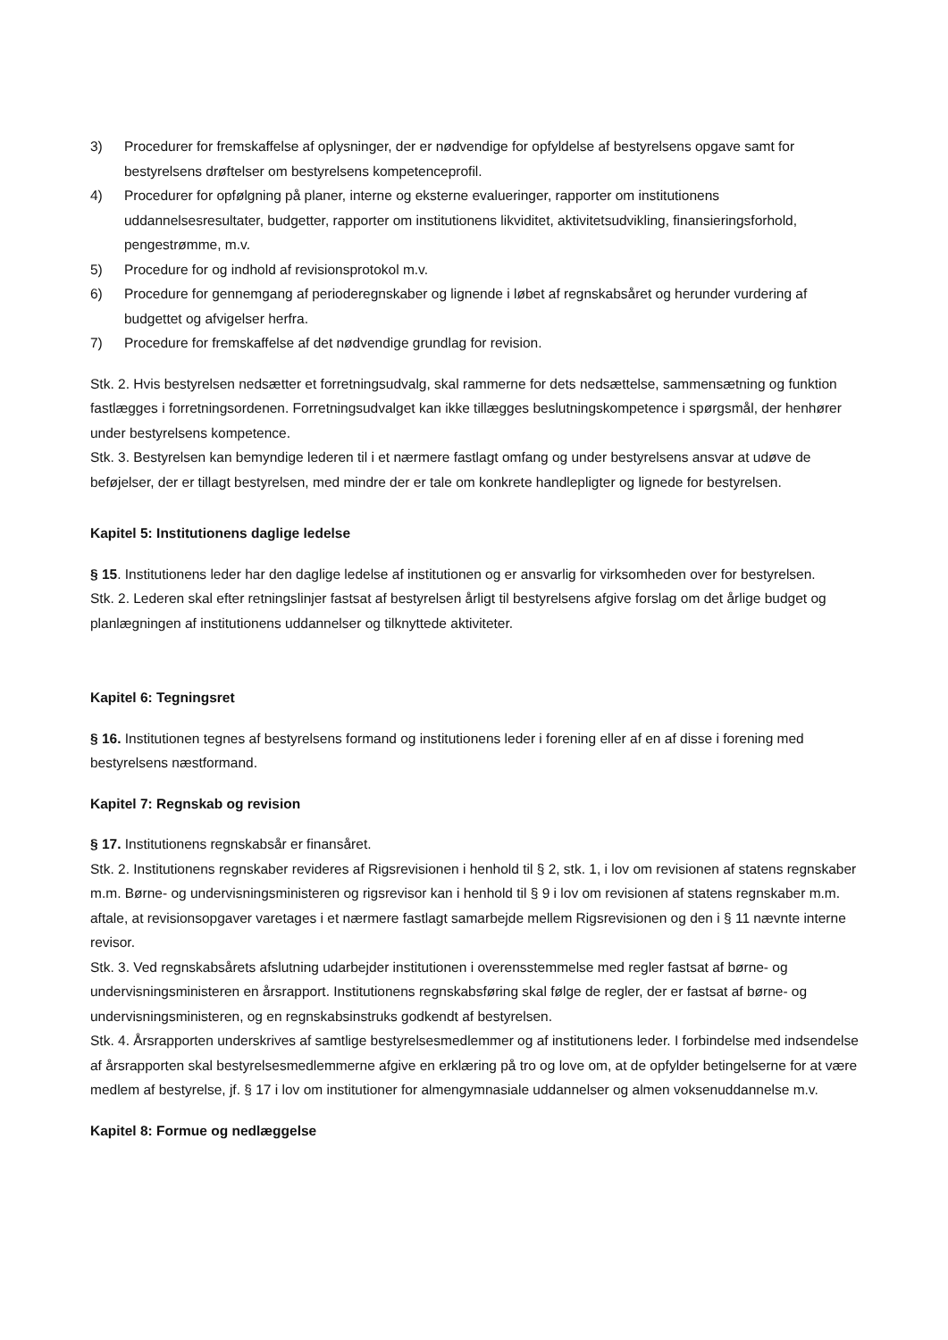3) Procedurer for fremskaffelse af oplysninger, der er nødvendige for opfyldelse af bestyrelsens opgave samt for bestyrelsens drøftelser om bestyrelsens kompetenceprofil.
4) Procedurer for opfølgning på planer, interne og eksterne evalueringer, rapporter om institutionens uddannelsesresultater, budgetter, rapporter om institutionens likviditet, aktivitetsudvikling, finansieringsforhold, pengestrømme, m.v.
5) Procedure for og indhold af revisionsprotokol m.v.
6) Procedure for gennemgang af perioderegnskaber og lignende i løbet af regnskabsåret og herunder vurdering af budgettet og afvigelser herfra.
7) Procedure for fremskaffelse af det nødvendige grundlag for revision.
Stk. 2. Hvis bestyrelsen nedsætter et forretningsudvalg, skal rammerne for dets nedsættelse, sammensætning og funktion fastlægges i forretningsordenen. Forretningsudvalget kan ikke tillægges beslutningskompetence i spørgsmål, der henhører under bestyrelsens kompetence.
Stk. 3. Bestyrelsen kan bemyndige lederen til i et nærmere fastlagt omfang og under bestyrelsens ansvar at udøve de beføjelser, der er tillagt bestyrelsen, med mindre der er tale om konkrete handlepligter og lignede for bestyrelsen.
Kapitel 5: Institutionens daglige ledelse
§ 15. Institutionens leder har den daglige ledelse af institutionen og er ansvarlig for virksomheden over for bestyrelsen.
Stk. 2. Lederen skal efter retningslinjer fastsat af bestyrelsen årligt til bestyrelsens afgive forslag om det årlige budget og planlægningen af institutionens uddannelser og tilknyttede aktiviteter.
Kapitel 6: Tegningsret
§ 16. Institutionen tegnes af bestyrelsens formand og institutionens leder i forening eller af en af disse i forening med bestyrelsens næstformand.
Kapitel 7: Regnskab og revision
§ 17. Institutionens regnskabsår er finansåret.
Stk. 2. Institutionens regnskaber revideres af Rigsrevisionen i henhold til § 2, stk. 1, i lov om revisionen af statens regnskaber m.m. Børne- og undervisningsministeren og rigsrevisor kan i henhold til § 9 i lov om revisionen af statens regnskaber m.m. aftale, at revisionsopgaver varetages i et nærmere fastlagt samarbejde mellem Rigsrevisionen og den i § 11 nævnte interne revisor.
Stk. 3. Ved regnskabsårets afslutning udarbejder institutionen i overensstemmelse med regler fastsat af børne- og undervisningsministeren en årsrapport. Institutionens regnskabsføring skal følge de regler, der er fastsat af børne- og undervisningsministeren, og en regnskabsinstruks godkendt af bestyrelsen.
Stk. 4. Årsrapporten underskrives af samtlige bestyrelsesmedlemmer og af institutionens leder. I forbindelse med indsendelse af årsrapporten skal bestyrelsesmedlemmerne afgive en erklæring på tro og love om, at de opfylder betingelserne for at være medlem af bestyrelse, jf. § 17 i lov om institutioner for almengymnasiale uddannelser og almen voksenuddannelse m.v.
Kapitel 8: Formue og nedlæggelse